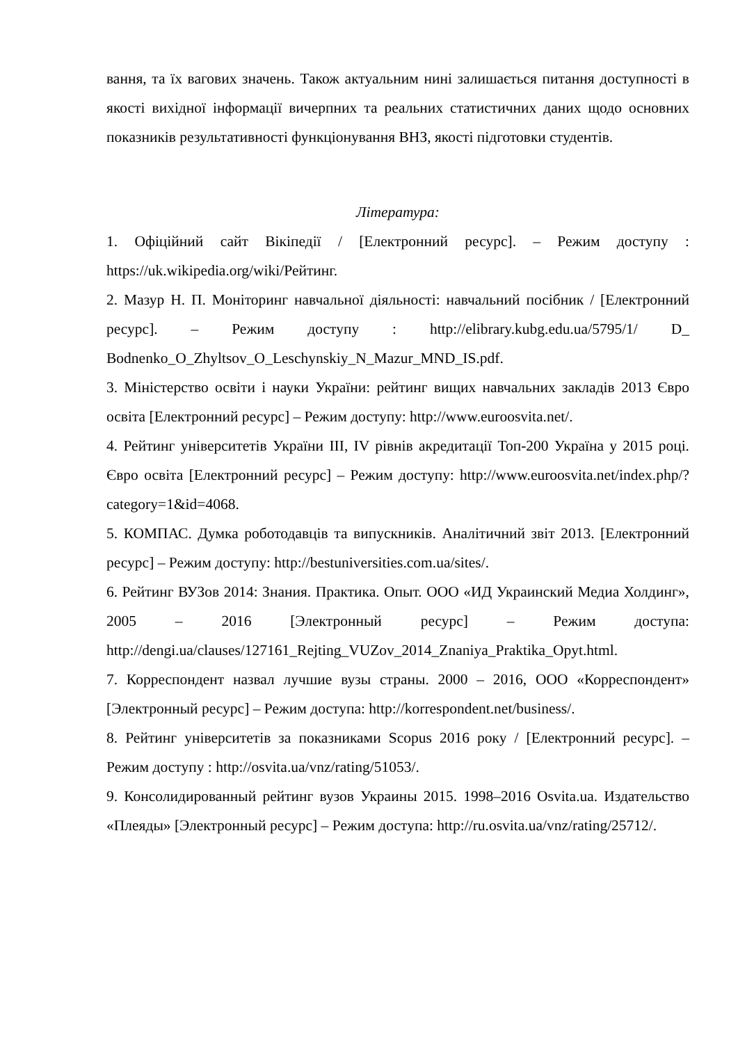вання, та їх вагових значень. Також актуальним нині залишається питання доступності в якості вихідної інформації вичерпних та реальних статистичних даних щодо основних показників результативності функціонування ВНЗ, якості підготовки студентів.
Література:
1. Офіційний сайт Вікіпедії / [Електронний ресурс]. – Режим доступу : https://uk.wikipedia.org/wiki/Рейтинг.
2. Мазур Н. П. Моніторинг навчальної діяльності: навчальний посібник / [Електронний ресурс]. – Режим доступу : http://elibrary.kubg.edu.ua/5795/1/ D_ Bodnenko_O_Zhyltsov_O_Leschynskiy_N_Mazur_MND_IS.pdf.
3. Міністерство освіти і науки України: рейтинг вищих навчальних закладів 2013 Євро освіта [Електронний ресурс] – Режим доступу: http://www.euroosvita.net/.
4. Рейтинг університетів України ІІІ, IV рівнів акредитації Топ-200 Україна у 2015 році. Євро освіта [Електронний ресурс] – Режим доступу: http://www.euroosvita.net/index.php/?category=1&id=4068.
5. КОМПАС. Думка роботодавців та випускників. Аналітичний звіт 2013. [Електронний ресурс] – Режим доступу: http://bestuniversities.com.ua/sites/.
6. Рейтинг ВУЗов 2014: Знания. Практика. Опыт. ООО «ИД Украинский Медиа Холдинг», 2005 – 2016 [Электронный ресурс] – Режим доступа: http://dengi.ua/clauses/127161_Rejting_VUZov_2014_Znaniya_Praktika_Opyt.html.
7. Корреспондент назвал лучшие вузы страны. 2000 – 2016, ООО «Корреспондент» [Электронный ресурс] – Режим доступа: http://korrespondent.net/business/.
8. Рейтинг університетів за показниками Scopus 2016 року / [Електронний ресурс]. – Режим доступу : http://osvita.ua/vnz/rating/51053/.
9. Консолидированный рейтинг вузов Украины 2015. 1998–2016 Osvita.ua. Издательство «Плеяды» [Электронный ресурс] – Режим доступа: http://ru.osvita.ua/vnz/rating/25712/.